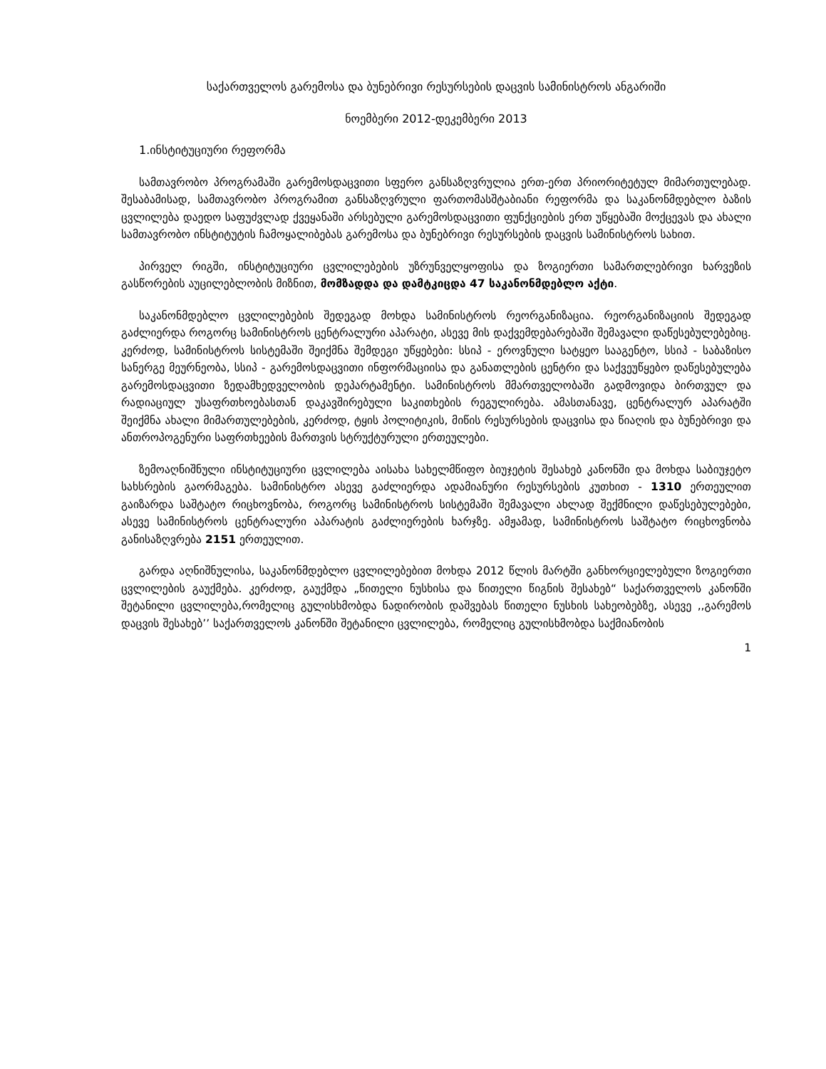საქართველოს გარემოსა და ბუნებრივი რესურსების დაცვის სამინისტროს ანგარიში
ნოემბერი 2012-დეკემბერი 2013
1.ინსტიტუციური რეფორმა
სამთავრობო პროგრამაში გარემოსდაცვითი სფერო განსაზღვრულია ერთ-ერთ პრიორიტეტულ მიმართულებად. შესაბამისად, სამთავრობო პროგრამით განსაზღვრული ფართომასშტაბიანი რეფორმა და საკანონმდებლო ბაზის ცვლილება დაედო საფუძვლად ქვეყანაში არსებული გარემოსდაცვითი ფუნქციების ერთ უწყებაში მოქცევას და ახალი სამთავრობო ინსტიტუტის ჩამოყალიბებას გარემოსა და ბუნებრივი რესურსების დაცვის სამინისტროს სახით.
პირველ რიგში, ინსტიტუციური ცვლილებების უზრუნველყოფისა და ზოგიერთი სამართლებრივი ხარვეზის გასწორების აუცილებლობის მიზნით, მომზადდა და დამტკიცდა 47 საკანონმდებლო აქტი.
საკანონმდებლო ცვლილებების შედეგად მოხდა სამინისტროს რეორგანიზაცია. რეორგანიზაციის შედეგად გაძლიერდა როგორც სამინისტროს ცენტრალური აპარატი, ასევე მის დაქვემდებარებაში შემავალი დაწესებულებებიც. კერძოდ, სამინისტროს სისტემაში შეიქმნა შემდეგი უწყებები: სსიპ - ეროვნული სატყეო სააგენტო, სსიპ - საბაზისო სანერგე მეურნეობა, სსიპ - გარემოსდაცვითი ინფორმაციისა და განათლების ცენტრი და საქვეუწყებო დაწესებულება გარემოსდაცვითი ზედამხედველობის დეპარტამენტი. სამინისტროს მმართველობაში გადმოვიდა ბირთვულ და რადიაციულ უსაფრთხოებასთან დაკავშირებული საკითხების რეგულირება. ამასთანავე, ცენტრალურ აპარატში შეიქმნა ახალი მიმართულებების, კერძოდ, ტყის პოლიტიკის, მიწის რესურსების დაცვისა და წიაღის და ბუნებრივი და ანთროპოგენური საფრთხეების მართვის სტრუქტურული ერთეულები.
ზემოაღნიშნული ინსტიტუციური ცვლილება აისახა სახელმწიფო ბიუჯეტის შესახებ კანონში და მოხდა საბიუჯეტო სახსრების გაორმაგება. სამინისტრო ასევე გაძლიერდა ადამიანური რესურსების კუთხით - 1310 ერთეულით გაიზარდა საშტატო რიცხოვნობა, როგორც სამინისტროს სისტემაში შემავალი ახლად შექმნილი დაწესებულებები, ასევე სამინისტროს ცენტრალური აპარატის გაძლიერების ხარჯზე. ამჟამად, სამინისტროს საშტატო რიცხოვნობა განისაზღვრება 2151 ერთეულით.
გარდა აღნიშნულისა, საკანონმდებლო ცვლილებებით მოხდა 2012 წლის მარტში განხორციელებული ზოგიერთი ცვლილების გაუქმება. კერძოდ, გაუქმდა „წითელი ნუსხისა და წითელი წიგნის შესახებ“ საქართველოს კანონში შეტანილი ცვლილება,რომელიც გულისხმობდა ნადირობის დაშვებას წითელი ნუსხის სახეობებზე, ასევე ,,გარემოს დაცვის შესახებ’’ საქართველოს კანონში შეტანილი ცვლილება, რომელიც გულისხმობდა საქმიანობის
1